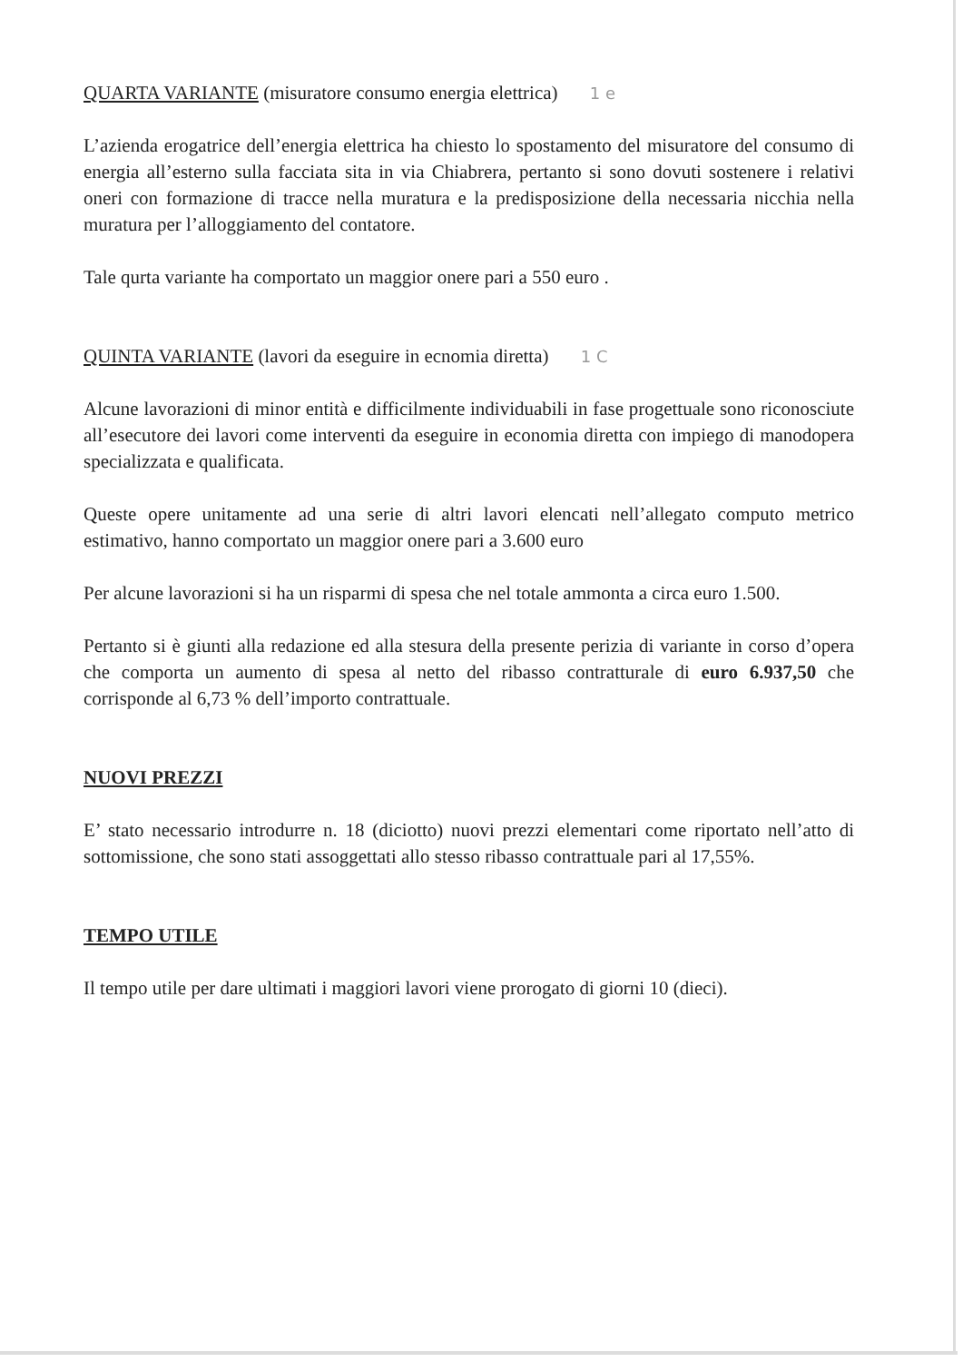QUARTA VARIANTE (misuratore consumo energia elettrica) 1 e
L’azienda erogatrice dell’energia elettrica ha chiesto lo spostamento del misuratore del consumo di energia all’esterno sulla facciata sita in via Chiabrera, pertanto si sono dovuti sostenere i relativi oneri con formazione di tracce nella muratura e la predisposizione della necessaria nicchia nella muratura per l’alloggiamento del contatore.
Tale qurta variante ha comportato un maggior onere pari a 550 euro .
QUINTA VARIANTE (lavori da eseguire in ecnomia diretta) 1 C
Alcune lavorazioni di minor entità e difficilmente individuabili in fase progettuale sono riconosciute all’esecutore dei lavori come interventi da eseguire in economia diretta con impiego di manodopera specializzata e qualificata.
Queste opere unitamente ad una serie di altri lavori elencati nell’allegato computo metrico estimativo, hanno comportato un maggior onere pari a 3.600 euro
Per alcune lavorazioni si ha un risparmi di spesa che nel totale ammonta a circa euro 1.500.
Pertanto si è giunti alla redazione ed alla stesura della presente perizia di variante in corso d’opera che comporta un aumento di spesa al netto del ribasso contratturale di euro 6.937,50 che corrisponde al 6,73 % dell’importo contrattuale.
NUOVI PREZZI
E’ stato necessario introdurre n. 18 (diciotto) nuovi prezzi elementari come riportato nell’atto di sottomissione, che sono stati assoggettati allo stesso ribasso contrattuale pari al 17,55%.
TEMPO UTILE
Il tempo utile per dare ultimati i maggiori lavori viene prorogato di giorni 10 (dieci).